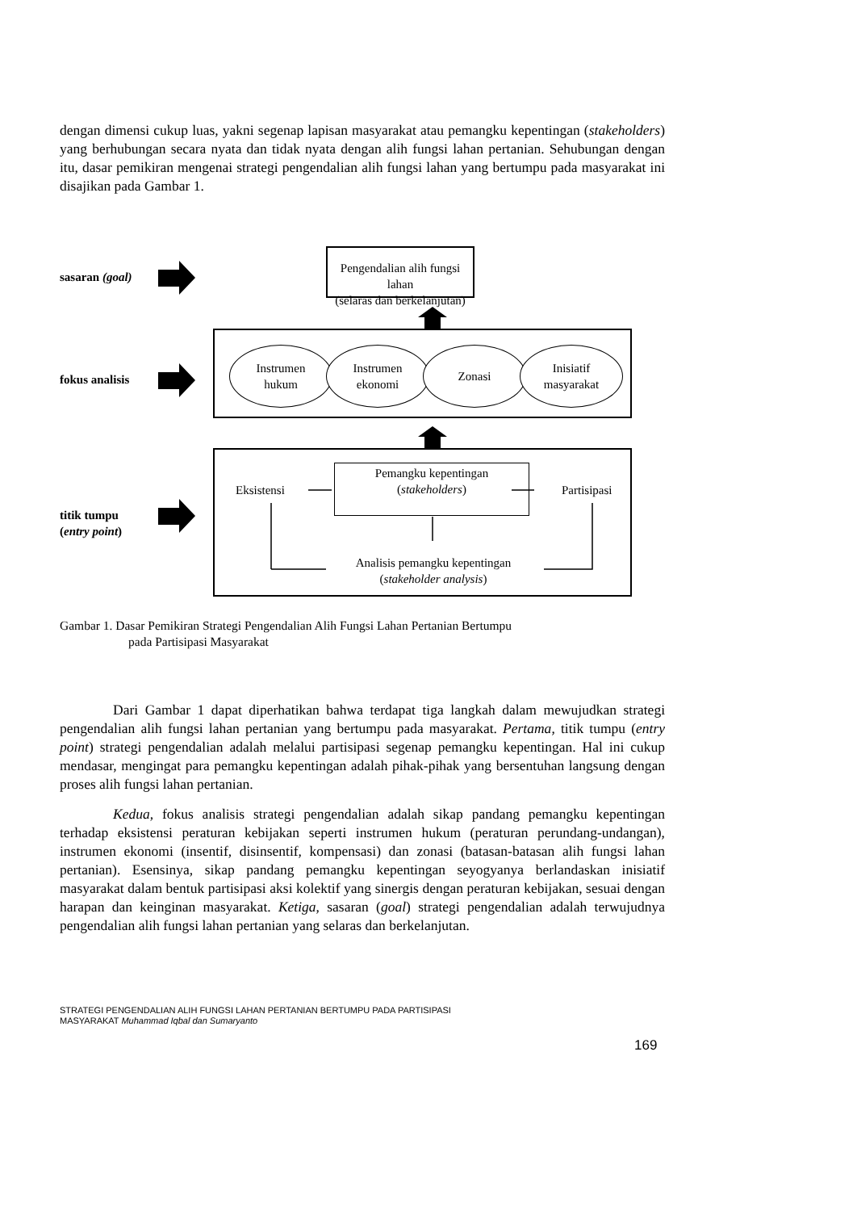dengan dimensi cukup luas, yakni segenap lapisan masyarakat atau pemangku kepentingan (stakeholders) yang berhubungan secara nyata dan tidak nyata dengan alih fungsi lahan pertanian. Sehubungan dengan itu, dasar pemikiran mengenai strategi pengendalian alih fungsi lahan yang bertumpu pada masyarakat ini disajikan pada Gambar 1.
sasaran (goal)
fokus analisis
titik tumpu
(entry point)
Pengendalian alih fungsi lahan
(selaras dan berkelanjutan)
Instrumen
hukum
Instrumen
ekonomi
Zonasi
Inisiatif
masyarakat
Eksistensi
Pemangku kepentingan
(stakeholders)
Partisipasi
Analisis pemangku kepentingan
(stakeholder analysis)
Gambar 1. Dasar Pemikiran Strategi Pengendalian Alih Fungsi Lahan Pertanian Bertumpu
pada Partisipasi Masyarakat
Dari Gambar 1 dapat diperhatikan bahwa terdapat tiga langkah dalam mewujudkan strategi pengendalian alih fungsi lahan pertanian yang bertumpu pada masyarakat. Pertama, titik tumpu (entry point) strategi pengendalian adalah melalui partisipasi segenap pemangku kepentingan. Hal ini cukup mendasar, mengingat para pemangku kepentingan adalah pihak-pihak yang bersentuhan langsung dengan proses alih fungsi lahan pertanian.
Kedua, fokus analisis strategi pengendalian adalah sikap pandang pemangku kepentingan terhadap eksistensi peraturan kebijakan seperti instrumen hukum (peraturan perundang-undangan), instrumen ekonomi (insentif, disinsentif, kompensasi) dan zonasi (batasan-batasan alih fungsi lahan pertanian). Esensinya, sikap pandang pemangku kepentingan seyogyanya berlandaskan inisiatif masyarakat dalam bentuk partisipasi aksi kolektif yang sinergis dengan peraturan kebijakan, sesuai dengan harapan dan keinginan masyarakat. Ketiga, sasaran (goal) strategi pengendalian adalah terwujudnya pengendalian alih fungsi lahan pertanian yang selaras dan berkelanjutan.
STRATEGI PENGENDALIAN ALIH FUNGSI LAHAN PERTANIAN BERTUMPU PADA PARTISIPASI
MASYARAKAT Muhammad Iqbal dan Sumaryanto
169